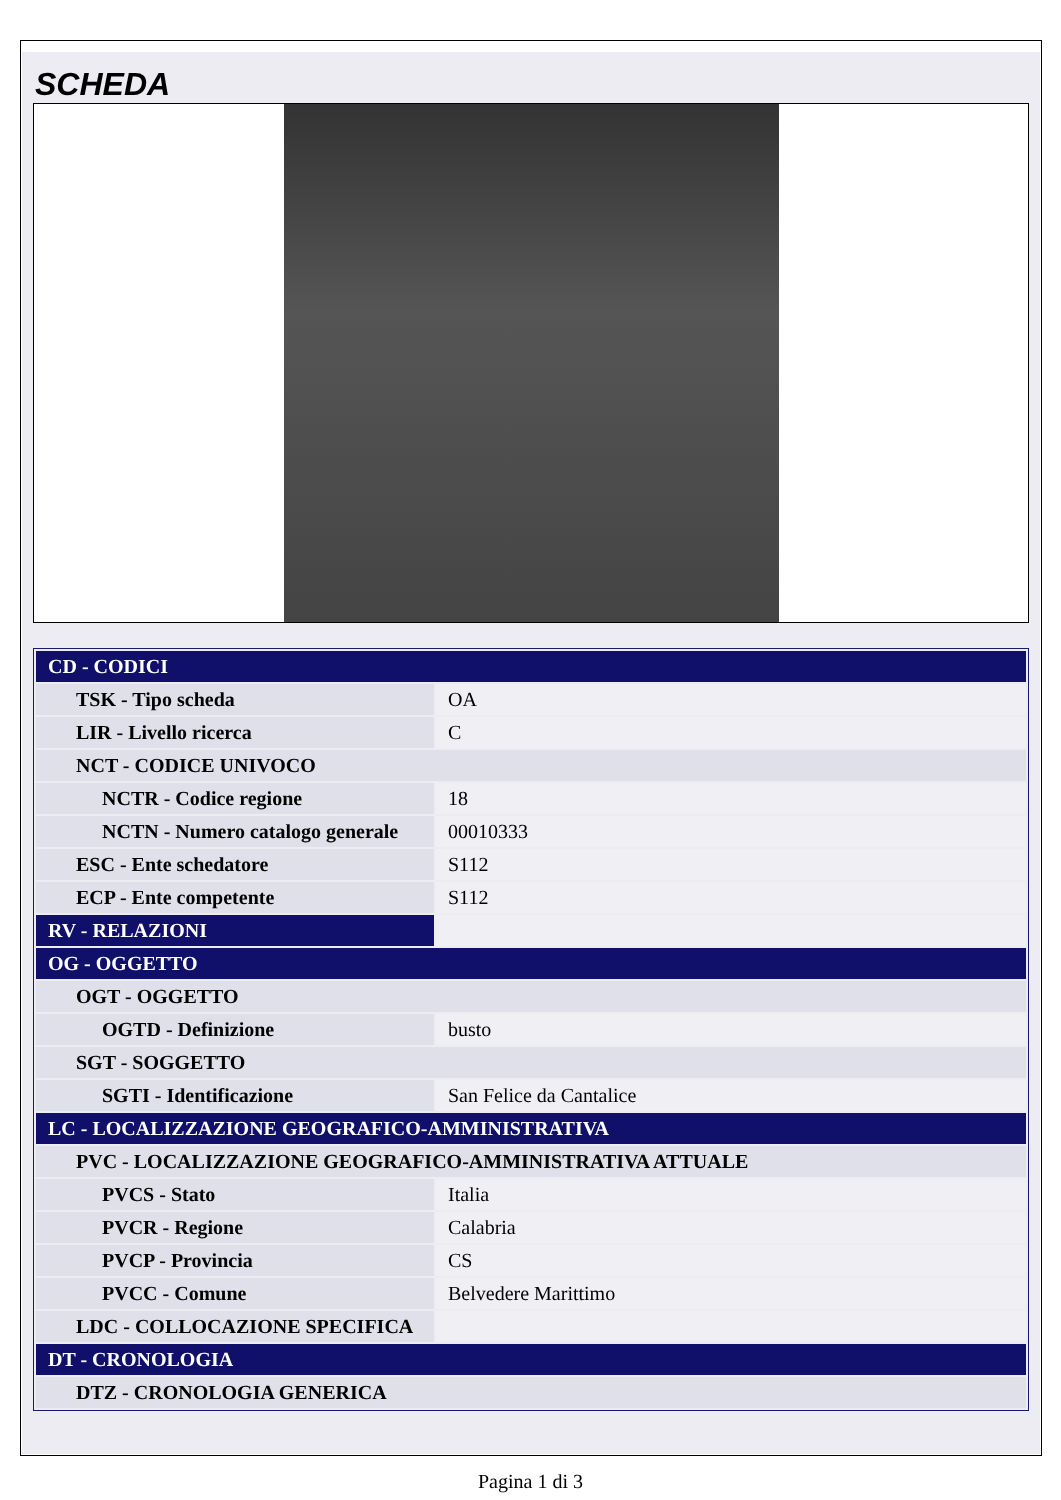SCHEDA
| CD - CODICI | |
| TSK - Tipo scheda | OA |
| LIR - Livello ricerca | C |
| NCT - CODICE UNIVOCO | |
| NCTR - Codice regione | 18 |
| NCTN - Numero catalogo generale | 00010333 |
| ESC - Ente schedatore | S112 |
| ECP - Ente competente | S112 |
| RV - RELAZIONI | |
| OG - OGGETTO | |
| OGT - OGGETTO | |
| OGTD - Definizione | busto |
| SGT - SOGGETTO | |
| SGTI - Identificazione | San Felice da Cantalice |
| LC - LOCALIZZAZIONE GEOGRAFICO-AMMINISTRATIVA | |
| PVC - LOCALIZZAZIONE GEOGRAFICO-AMMINISTRATIVA ATTUALE | |
| PVCS - Stato | Italia |
| PVCR - Regione | Calabria |
| PVCP - Provincia | CS |
| PVCC - Comune | Belvedere Marittimo |
| LDC - COLLOCAZIONE SPECIFICA | |
| DT - CRONOLOGIA | |
| DTZ - CRONOLOGIA GENERICA | |
Pagina 1 di 3